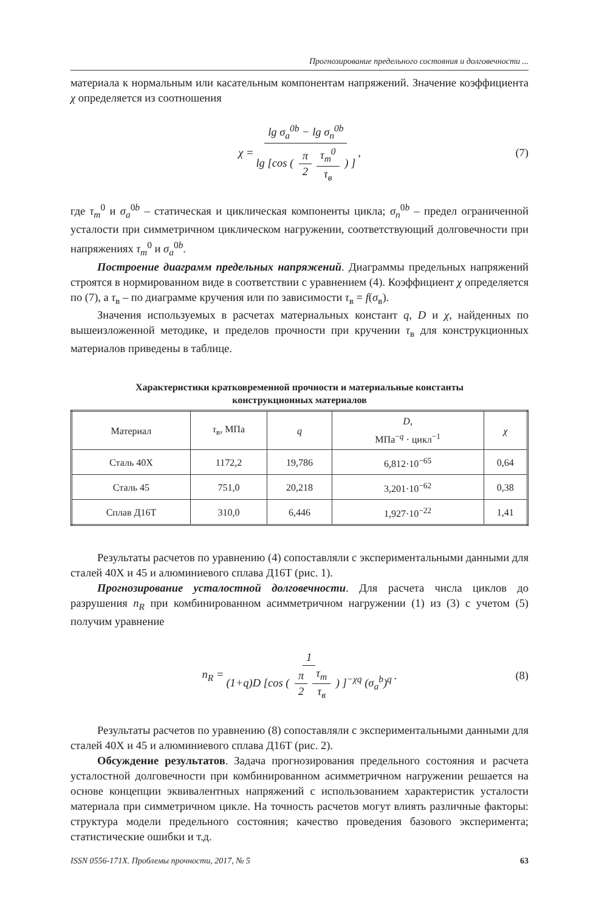Прогнозирование предельного состояния и долговечности ...
материала к нормальным или касательным компонентам напряжений. Значение коэффициента χ определяется из соотношения
χ = lg σ<sub>a</sub><sup>0b</sup> − lg σ<sub>n</sub><sup>0b</sup> lg [cos ( π 2 τ<sub>m</sub><sup>0</sup> τ<sub>в</sub> ) ], (7)
где τ<sub>m</sub><sup>0</sup> и σ<sub>a</sub><sup>0b</sup> – статическая и циклическая компоненты цикла; σ<sub>n</sub><sup>0b</sup> – предел ограниченной усталости при симметричном циклическом нагружении, соответствующий долговечности при напряжениях τ<sub>m</sub><sup>0</sup> и σ<sub>a</sub><sup>0b</sup>.
Построение диаграмм предельных напряжений. Диаграммы предельных напряжений строятся в нормированном виде в соответствии с уравнением (4). Коэффициент χ определяется по (7), а τ<sub>в</sub> – по диаграмме кручения или по зависимости τ<sub>в</sub> = f(σ<sub>в</sub>).
Значения используемых в расчетах материальных констант q, D и χ, найденных по вышеизложенной методике, и пределов прочности при кручении τ<sub>в</sub> для конструкционных материалов приведены в таблице.
Характеристики кратковременной прочности и материальные константы
конструкционных материалов
| Материал | τ<sub>в</sub>, МПа | q | D , МПа<sup>−q</sup> · цикл<sup>−1</sup> | χ |
| --- | --- | --- | --- | --- |
| Сталь 40Х | 1172,2 | 19,786 | 6,812·10<sup>−65</sup> | 0,64 |
| Сталь 45 | 751,0 | 20,218 | 3,201·10<sup>−62</sup> | 0,38 |
| Сплав Д16Т | 310,0 | 6,446 | 1,927·10<sup>−22</sup> | 1,41 |
Результаты расчетов по уравнению (4) сопоставляли с экспериментальными данными для сталей 40Х и 45 и алюминиевого сплава Д16Т (рис. 1).
Прогнозирование усталостной долговечности. Для расчета числа циклов до разрушения n<sub>R</sub> при комбинированном асимметричном нагружении (1) из (3) с учетом (5) получим уравнение
n<sub>R</sub> = 1 (1+q)D [cos ( π 2 τ<sub>m</sub> τ<sub>в</sub> ) ]<sup>−χq</sup> (σ<sub>a</sub><sup>b</sup>)<sup>q</sup>. (8)
Результаты расчетов по уравнению (8) сопоставляли с экспериментальными данными для сталей 40Х и 45 и алюминиевого сплава Д16Т (рис. 2).
Обсуждение результатов. Задача прогнозирования предельного состояния и расчета усталостной долговечности при комбинированном асимметричном нагружении решается на основе концепции эквивалентных напряжений с использованием характеристик усталости материала при симметричном цикле. На точность расчетов могут влиять различные факторы: структура модели предельного состояния; качество проведения базового эксперимента; статистические ошибки и т.д.
ISSN 0556-171X. Проблемы прочности, 2017, № 5 63